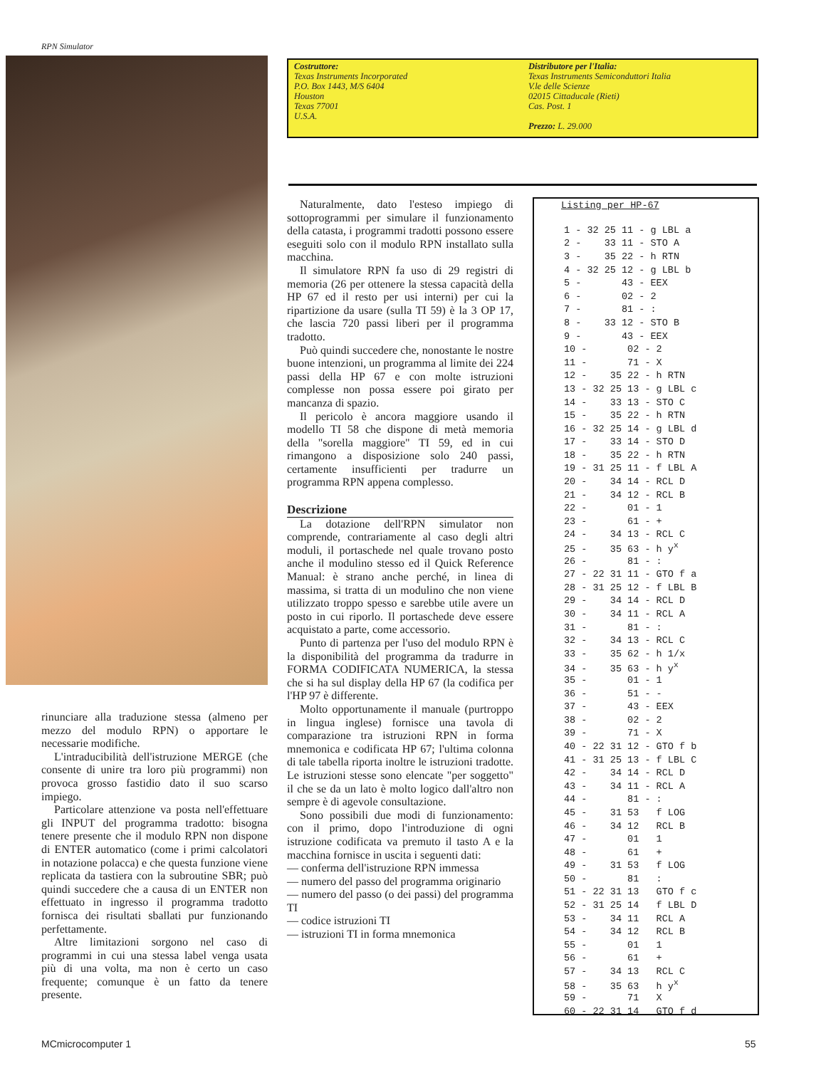RPN Simulator
Costruttore:
Texas Instruments Incorporated
P.O. Box 1443, M/S 6404
Houston
Texas 77001
U.S.A.
Distributore per l'Italia:
Texas Instruments Semiconduttori Italia
V.le delle Scienze
02015 Cittaducale (Rieti)
Cas. Post. 1
Prezzo: L. 29.000
rinunciare alla traduzione stessa (almeno per mezzo del modulo RPN) o apportare le necessarie modifiche.
L'intraducibilità dell'istruzione MERGE (che consente di unire tra loro più programmi) non provoca grosso fastidio dato il suo scarso impiego.
Particolare attenzione va posta nell'effettuare gli INPUT del programma tradotto: bisogna tenere presente che il modulo RPN non dispone di ENTER automatico (come i primi calcolatori in notazione polacca) e che questa funzione viene replicata da tastiera con la subroutine SBR; può quindi succedere che a causa di un ENTER non effettuato in ingresso il programma tradotto fornisca dei risultati sballati pur funzionando perfettamente.
Altre limitazioni sorgono nel caso di programmi in cui una stessa label venga usata più di una volta, ma non è certo un caso frequente; comunque è un fatto da tenere presente.
Naturalmente, dato l'esteso impiego di sottoprogrammi per simulare il funzionamento della catasta, i programmi tradotti possono essere eseguiti solo con il modulo RPN installato sulla macchina.
Il simulatore RPN fa uso di 29 registri di memoria (26 per ottenere la stessa capacità della HP 67 ed il resto per usi interni) per cui la ripartizione da usare (sulla TI 59) è la 3 OP 17, che lascia 720 passi liberi per il programma tradotto.
Può quindi succedere che, nonostante le nostre buone intenzioni, un programma al limite dei 224 passi della HP 67 e con molte istruzioni complesse non possa essere poi girato per mancanza di spazio.
Il pericolo è ancora maggiore usando il modello TI 58 che dispone di metà memoria della "sorella maggiore" TI 59, ed in cui rimangono a disposizione solo 240 passi, certamente insufficienti per tradurre un programma RPN appena complesso.
Descrizione
La dotazione dell'RPN simulator non comprende, contrariamente al caso degli altri moduli, il portaschede nel quale trovano posto anche il modulino stesso ed il Quick Reference Manual: è strano anche perché, in linea di massima, si tratta di un modulino che non viene utilizzato troppo spesso e sarebbe utile avere un posto in cui riporlo. Il portaschede deve essere acquistato a parte, come accessorio.
Punto di partenza per l'uso del modulo RPN è la disponibilità del programma da tradurre in FORMA CODIFICATA NUMERICA, la stessa che si ha sul display della HP 67 (la codifica per l'HP 97 è differente.
Molto opportunamente il manuale (purtroppo in lingua inglese) fornisce una tavola di comparazione tra istruzioni RPN in forma mnemonica e codificata HP 67; l'ultima colonna di tale tabella riporta inoltre le istruzioni tradotte. Le istruzioni stesse sono elencate "per soggetto" il che se da un lato è molto logico dall'altro non sempre è di agevole consultazione.
Sono possibili due modi di funzionamento: con il primo, dopo l'introduzione di ogni istruzione codificata va premuto il tasto A e la macchina fornisce in uscita i seguenti dati:
— conferma dell'istruzione RPN immessa
— numero del passo del programma originario
— numero del passo (o dei passi) del programma TI
— codice istruzioni TI
— istruzioni TI in forma mnemonica
Listing per HP-67
| 1 - 32 25 11 - g LBL a |
| 2 - 33 11 - STO A |
| 3 - 35 22 - h RTN |
| 4 - 32 25 12 - g LBL b |
| 5 - 43 - EEX |
| 6 - 02 - 2 |
| 7 - 81 - : |
| 8 - 33 12 - STO B |
| 9 - 43 - EEX |
| 10 - 02 - 2 |
| 11 - 71 - X |
| 12 - 35 22 - h RTN |
| 13 - 32 25 13 - g LBL c |
| 14 - 33 13 - STO C |
| 15 - 35 22 - h RTN |
| 16 - 32 25 14 - g LBL d |
| 17 - 33 14 - STO D |
| 18 - 35 22 - h RTN |
| 19 - 31 25 11 - f LBL A |
| 20 - 34 14 - RCL D |
| 21 - 34 12 - RCL B |
| 22 - 01 - 1 |
| 23 - 61 - + |
| 24 - 34 13 - RCL C |
| 25 - 35 63 - h y<sup>x</sup> |
| 26 - 81 - : |
| 27 - 22 31 11 - GTO f a |
| 28 - 31 25 12 - f LBL B |
| 29 - 34 14 - RCL D |
| 30 - 34 11 - RCL A |
| 31 - 81 - : |
| 32 - 34 13 - RCL C |
| 33 - 35 62 - h 1/x |
| 34 - 35 63 - h y<sup>x</sup> |
| 35 - 01 - 1 |
| 36 - 51 - - |
| 37 - 43 - EEX |
| 38 - 02 - 2 |
| 39 - 71 - X |
| 40 - 22 31 12 - GTO f b |
| 41 - 31 25 13 - f LBL C |
| 42 - 34 14 - RCL D |
| 43 - 34 11 - RCL A |
| 44 - 81 - : |
| 45 - 31 53 f LOG |
| 46 - 34 12 RCL B |
| 47 - 01 1 |
| 48 - 61 + |
| 49 - 31 53 f LOG |
| 50 - 81 : |
| 51 - 22 31 13 GTO f c |
| 52 - 31 25 14 f LBL D |
| 53 - 34 11 RCL A |
| 54 - 34 12 RCL B |
| 55 - 01 1 |
| 56 - 61 + |
| 57 - 34 13 RCL C |
| 58 - 35 63 h y<sup>x</sup> |
| 59 - 71 X |
| 60 - 22 31 14 GTO f d |
MCmicrocomputer 1 55